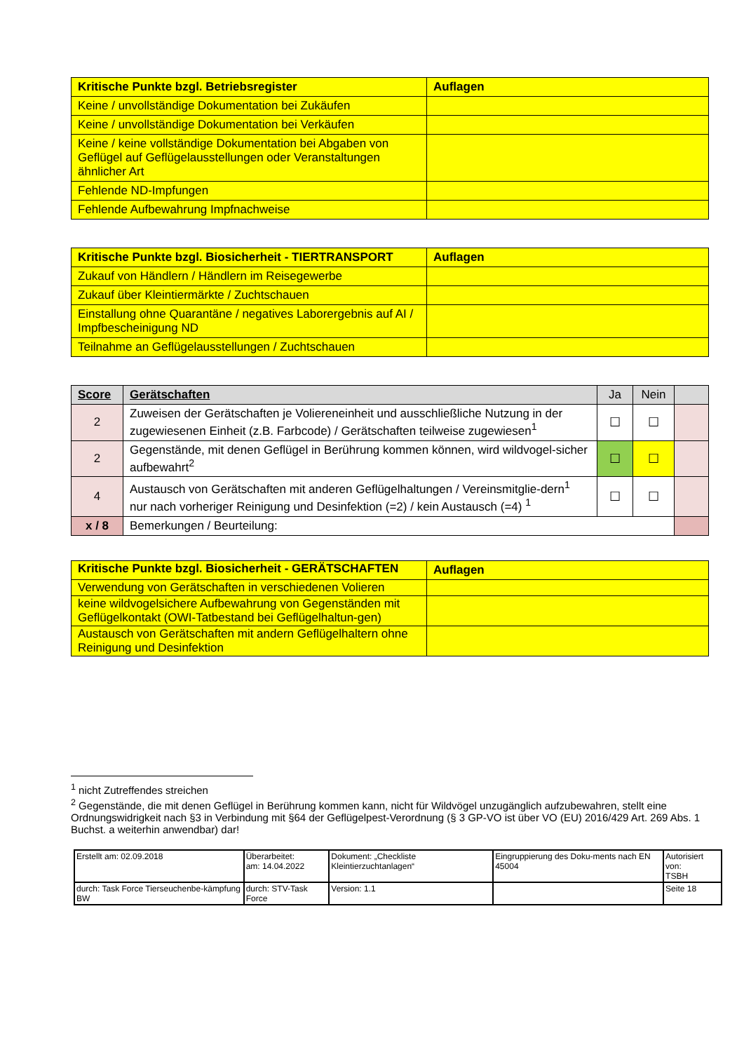| Kritische Punkte bzgl. Betriebsregister | Auflagen |
| --- | --- |
| Keine / unvollständige Dokumentation bei Zukäufen | |
| Keine / unvollständige Dokumentation bei Verkäufen | |
| Keine / keine vollständige Dokumentation bei Abgaben von Geflügel auf Geflügelausstellungen oder Veranstaltungen ähnlicher Art | |
| Fehlende ND-Impfungen | |
| Fehlende Aufbewahrung Impfnachweise | |
| Kritische Punkte bzgl. Biosicherheit - TIERTRANSPORT | Auflagen |
| --- | --- |
| Zukauf von Händlern / Händlern im Reisegewerbe | |
| Zukauf über Kleintiermärkte / Zuchtschauen | |
| Einstallung ohne Quarantäne / negatives Laborergebnis auf AI / Impfbescheinigung ND | |
| Teilnahme an Geflügelausstellungen / Zuchtschauen | |
| Score | Gerätschaften | Ja | Nein | |
| --- | --- | --- | --- | --- |
| 2 | Zuweisen der Gerätschaften je Voliereneinheit und ausschließliche Nutzung in der zugewiesenen Einheit (z.B. Farbcode) / Gerätschaften teilweise zugewiesen<sup>1</sup> | ☐ | ☐ | |
| 2 | Gegenstände, mit denen Geflügel in Berührung kommen können, wird wildvogel-sicher aufbewahrt<sup>2</sup> | ☐ | ☐ | |
| 4 | Austausch von Gerätschaften mit anderen Geflügelhaltungen / Vereinsmitglie-dern<sup>1</sup> nur nach vorheriger Reinigung und Desinfektion (=2) / kein Austausch (=4) <sup>1</sup> | ☐ | ☐ | |
| x / 8 | Bemerkungen / Beurteilung: | | | |
| Kritische Punkte bzgl. Biosicherheit - GERÄTSCHAFTEN | Auflagen |
| --- | --- |
| Verwendung von Gerätschaften in verschiedenen Volieren | |
| keine wildvogelsichere Aufbewahrung von Gegenständen mit Geflügelkontakt (OWI-Tatbestand bei Geflügelhaltun-gen) | |
| Austausch von Gerätschaften mit andern Geflügelhaltern ohne Reinigung und Desinfektion | |
<sup>1</sup> nicht Zutreffendes streichen
<sup>2</sup> Gegenstände, die mit denen Geflügel in Berührung kommen kann, nicht für Wildvögel unzugänglich aufzubewahren, stellt eine Ordnungswidrigkeit nach §3 in Verbindung mit §64 der Geflügelpest-Verordnung (§ 3 GP-VO ist über VO (EU) 2016/429 Art. 269 Abs. 1 Buchst. a weiterhin anwendbar) dar!
| Erstellt am: 02.09.2018 | Überarbeitet: am: 14.04.2022 | Dokument: „Checkliste Kleintierzuchtanlagen“ | Eingruppierung des Doku-ments nach EN 45004 | Autorisiert von: TSBH |
| durch: Task Force Tierseuchenbe-kämpfung BW | durch: STV-Task Force | Version: 1.1 | | Seite 18 |